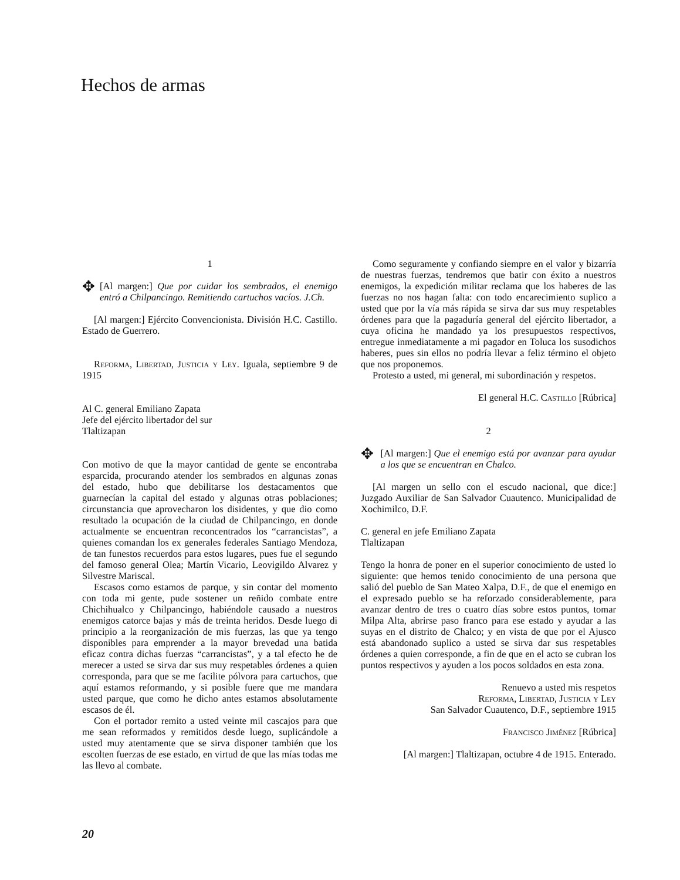Hechos de armas
1
✥
[Al margen:] Que por cuidar los sembrados, el enemigo entró a Chilpancingo. Remitiendo cartuchos vacíos. J.Ch.
[Al margen:] Ejército Convencionista. División H.C. Castillo. Estado de Guerrero.
Reforma, Libertad, Justicia y Ley. Iguala, septiembre 9 de 1915
Al C. general Emiliano Zapata
Jefe del ejército libertador del sur
Tlaltizapan
Con motivo de que la mayor cantidad de gente se encontraba esparcida, procurando atender los sembrados en algunas zonas del estado, hubo que debilitarse los destacamentos que guarnecían la capital del estado y algunas otras poblaciones; circunstancia que aprovecharon los disidentes, y que dio como resultado la ocupación de la ciudad de Chilpancingo, en donde actualmente se encuentran reconcentrados los “carrancistas”, a quienes comandan los ex generales federales Santiago Mendoza, de tan funestos recuerdos para estos lugares, pues fue el segundo del famoso general Olea; Martín Vicario, Leovigildo Alvarez y Silvestre Mariscal.
Escasos como estamos de parque, y sin contar del momento con toda mi gente, pude sostener un reñido combate entre Chichihualco y Chilpancingo, habiéndole causado a nuestros enemigos catorce bajas y más de treinta heridos. Desde luego di principio a la reorganización de mis fuerzas, las que ya tengo disponibles para emprender a la mayor brevedad una batida eficaz contra dichas fuerzas “carrancistas”, y a tal efecto he de merecer a usted se sirva dar sus muy respetables órdenes a quien corresponda, para que se me facilite pólvora para cartuchos, que aquí estamos reformando, y si posible fuere que me mandara usted parque, que como he dicho antes estamos absolutamente escasos de él.
Con el portador remito a usted veinte mil cascajos para que me sean reformados y remitidos desde luego, suplicándole a usted muy atentamente que se sirva disponer también que los escolten fuerzas de ese estado, en virtud de que las mías todas me las llevo al combate.
Como seguramente y confiando siempre en el valor y bizarría de nuestras fuerzas, tendremos que batir con éxito a nuestros enemigos, la expedición militar reclama que los haberes de las fuerzas no nos hagan falta: con todo encarecimiento suplico a usted que por la vía más rápida se sirva dar sus muy respetables órdenes para que la pagaduría general del ejército libertador, a cuya oficina he mandado ya los presupuestos respectivos, entregue inmediatamente a mi pagador en Toluca los susodichos haberes, pues sin ellos no podría llevar a feliz término el objeto que nos proponemos.
Protesto a usted, mi general, mi subordinación y respetos.
El general H.C. Castillo [Rúbrica]
2
✥
[Al margen:] Que el enemigo está por avanzar para ayudar a los que se encuentran en Chalco.
[Al margen un sello con el escudo nacional, que dice:] Juzgado Auxiliar de San Salvador Cuautenco. Municipalidad de Xochimilco, D.F.
C. general en jefe Emiliano Zapata
Tlaltizapan
Tengo la honra de poner en el superior conocimiento de usted lo siguiente: que hemos tenido conocimiento de una persona que salió del pueblo de San Mateo Xalpa, D.F., de que el enemigo en el expresado pueblo se ha reforzado considerablemente, para avanzar dentro de tres o cuatro días sobre estos puntos, tomar Milpa Alta, abrirse paso franco para ese estado y ayudar a las suyas en el distrito de Chalco; y en vista de que por el Ajusco está abandonado suplico a usted se sirva dar sus respetables órdenes a quien corresponde, a fin de que en el acto se cubran los puntos respectivos y ayuden a los pocos soldados en esta zona.
Renuevo a usted mis respetos
Reforma, Libertad, Justicia y Ley
San Salvador Cuautenco, D.F., septiembre 1915
Francisco Jiménez [Rúbrica]
[Al margen:] Tlaltizapan, octubre 4 de 1915. Enterado.
20